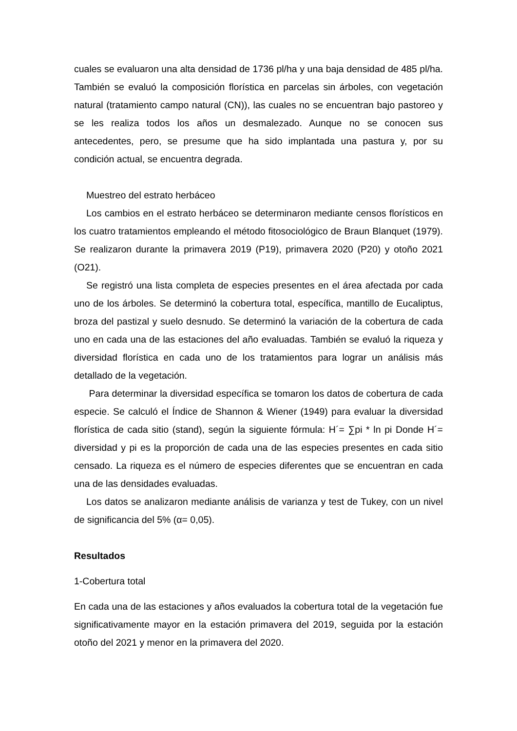cuales se evaluaron una alta densidad de 1736 pl/ha y una baja densidad de 485 pl/ha. También se evaluó la composición florística en parcelas sin árboles, con vegetación natural (tratamiento campo natural (CN)), las cuales no se encuentran bajo pastoreo y se les realiza todos los años un desmalezado. Aunque no se conocen sus antecedentes, pero, se presume que ha sido implantada una pastura y, por su condición actual, se encuentra degrada.
Muestreo del estrato herbáceo
Los cambios en el estrato herbáceo se determinaron mediante censos florísticos en los cuatro tratamientos empleando el método fitosociológico de Braun Blanquet (1979). Se realizaron durante la primavera 2019 (P19), primavera 2020 (P20) y otoño 2021 (O21).
Se registró una lista completa de especies presentes en el área afectada por cada uno de los árboles. Se determinó la cobertura total, específica, mantillo de Eucaliptus, broza del pastizal y suelo desnudo. Se determinó la variación de la cobertura de cada uno en cada una de las estaciones del año evaluadas. También se evaluó la riqueza y diversidad florística en cada uno de los tratamientos para lograr un análisis más detallado de la vegetación.
Para determinar la diversidad específica se tomaron los datos de cobertura de cada especie. Se calculó el Índice de Shannon & Wiener (1949) para evaluar la diversidad florística de cada sitio (stand), según la siguiente fórmula: H´= ∑pi * ln pi Donde H´= diversidad y pi es la proporción de cada una de las especies presentes en cada sitio censado. La riqueza es el número de especies diferentes que se encuentran en cada una de las densidades evaluadas.
Los datos se analizaron mediante análisis de varianza y test de Tukey, con un nivel de significancia del 5% (α= 0,05).
Resultados
1-Cobertura total
En cada una de las estaciones y años evaluados la cobertura total de la vegetación fue significativamente mayor en la estación primavera del 2019, seguida por la estación otoño del 2021 y menor en la primavera del 2020.